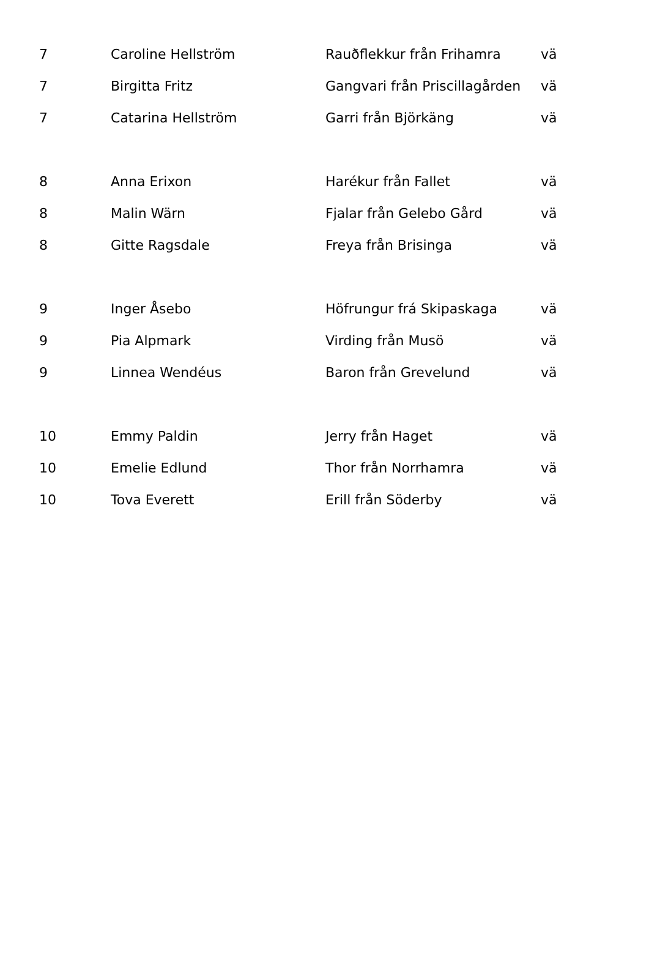| 7 | Caroline Hellström | Rauðflekkur från Frihamra | vä |
| 7 | Birgitta Fritz | Gangvari från Priscillagården | vä |
| 7 | Catarina Hellström | Garri från Björkäng | vä |
| 8 | Anna Erixon | Harékur från Fallet | vä |
| 8 | Malin Wärn | Fjalar från Gelebo Gård | vä |
| 8 | Gitte Ragsdale | Freya från Brisinga | vä |
| 9 | Inger Åsebo | Höfrungur frá Skipaskaga | vä |
| 9 | Pia Alpmark | Virding från Musö | vä |
| 9 | Linnea Wendéus | Baron från Grevelund | vä |
| 10 | Emmy Paldin | Jerry från Haget | vä |
| 10 | Emelie Edlund | Thor från Norrhamra | vä |
| 10 | Tova Everett | Erill från Söderby | vä |